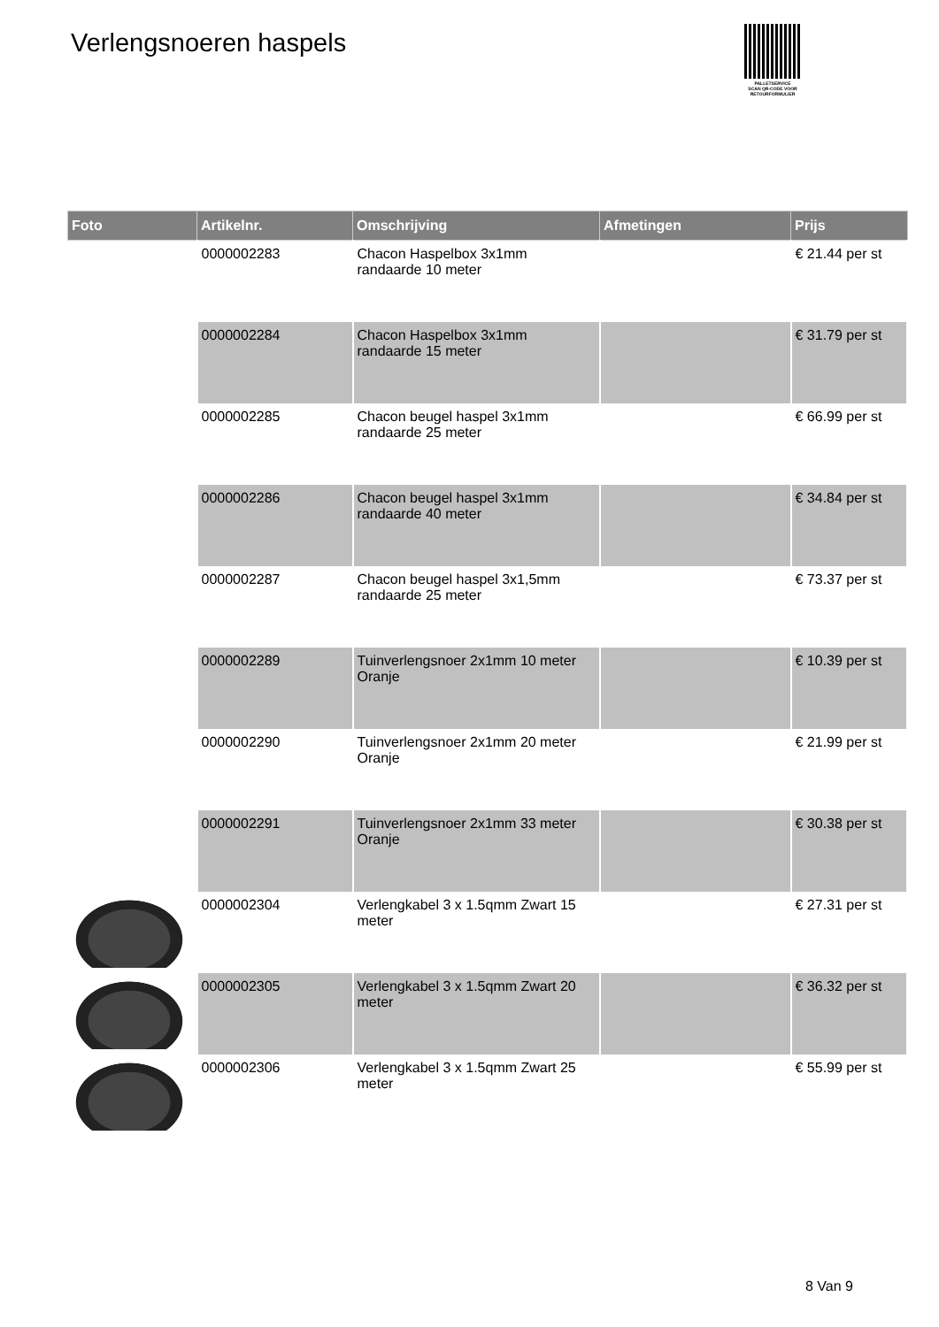Verlengsnoeren haspels
PALLETSERVICE
SCAN QR-CODE VOOR RETOURFORMULIER
| Foto | Artikelnr. | Omschrijving | Afmetingen | Prijs |
| --- | --- | --- | --- | --- |
| | 0000002283 | Chacon Haspelbox 3x1mm randaarde 10 meter | | € 21.44 per st |
| | 0000002284 | Chacon Haspelbox 3x1mm randaarde 15 meter | | € 31.79 per st |
| | 0000002285 | Chacon beugel haspel 3x1mm randaarde 25 meter | | € 66.99 per st |
| | 0000002286 | Chacon beugel haspel 3x1mm randaarde 40 meter | | € 34.84 per st |
| | 0000002287 | Chacon beugel haspel 3x1,5mm randaarde 25 meter | | € 73.37 per st |
| | 0000002289 | Tuinverlengsnoer 2x1mm 10 meter Oranje | | € 10.39 per st |
| | 0000002290 | Tuinverlengsnoer 2x1mm 20 meter Oranje | | € 21.99 per st |
| | 0000002291 | Tuinverlengsnoer 2x1mm 33 meter Oranje | | € 30.38 per st |
| | 0000002304 | Verlengkabel 3 x 1.5qmm Zwart 15 meter | | € 27.31 per st |
| | 0000002305 | Verlengkabel 3 x 1.5qmm Zwart 20 meter | | € 36.32 per st |
| | 0000002306 | Verlengkabel 3 x 1.5qmm Zwart 25 meter | | € 55.99 per st |
8 Van 9